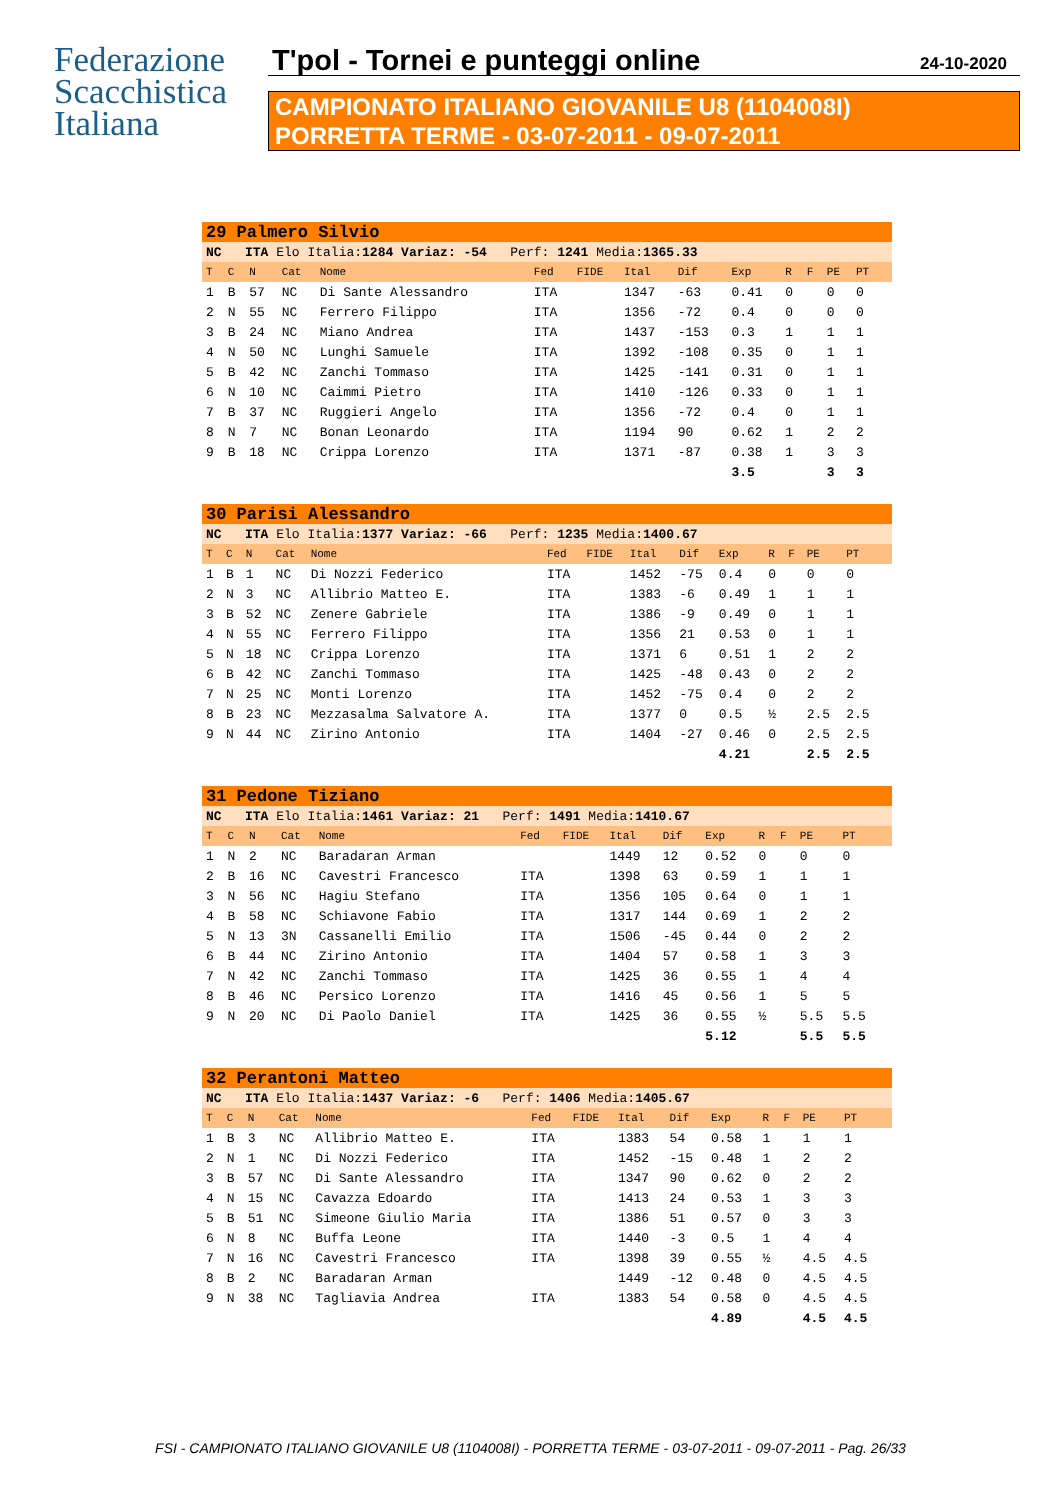Federazione
Scacchistica
Italiana
T'pol - Tornei e punteggi online
24-10-2020
CAMPIONATO ITALIANO GIOVANILE U8 (1104008I)
PORRETTA TERME - 03-07-2011 - 09-07-2011
| 29 Palmero Silvio | | | | | | | | | | | | | | |
| NC ITA Elo Italia: 1284 Variaz: -54 Perf: 1241 Media: 1365.33 | | | | | | | | | | | | | | |
| T | C | N | Cat | Nome | Fed | FIDE | Ital | Dif | Exp | R | F | PE | PT | |
| 1 | B | 57 | NC | Di Sante Alessandro | ITA | | 1347 | -63 | 0.41 | 0 | | 0 | 0 | |
| 2 | N | 55 | NC | Ferrero Filippo | ITA | | 1356 | -72 | 0.4 | 0 | | 0 | 0 | |
| 3 | B | 24 | NC | Miano Andrea | ITA | | 1437 | -153 | 0.3 | 1 | | 1 | 1 | |
| 4 | N | 50 | NC | Lunghi Samuele | ITA | | 1392 | -108 | 0.35 | 0 | | 1 | 1 | |
| 5 | B | 42 | NC | Zanchi Tommaso | ITA | | 1425 | -141 | 0.31 | 0 | | 1 | 1 | |
| 6 | N | 10 | NC | Caimmi Pietro | ITA | | 1410 | -126 | 0.33 | 0 | | 1 | 1 | |
| 7 | B | 37 | NC | Ruggieri Angelo | ITA | | 1356 | -72 | 0.4 | 0 | | 1 | 1 | |
| 8 | N | 7 | NC | Bonan Leonardo | ITA | | 1194 | 90 | 0.62 | 1 | | 2 | 2 | |
| 9 | B | 18 | NC | Crippa Lorenzo | ITA | | 1371 | -87 | 0.38 | 1 | | 3 | 3 | |
| | | | | | | | | | 3.5 | | | 3 | 3 | |
| 30 Parisi Alessandro | | | | | | | | | | | | | | |
| NC ITA Elo Italia: 1377 Variaz: -66 Perf: 1235 Media: 1400.67 | | | | | | | | | | | | | | |
| T | C | N | Cat | Nome | Fed | FIDE | Ital | Dif | Exp | R | F | PE | PT | |
| 1 | B | 1 | NC | Di Nozzi Federico | ITA | | 1452 | -75 | 0.4 | 0 | | 0 | 0 | |
| 2 | N | 3 | NC | Allibrio Matteo E. | ITA | | 1383 | -6 | 0.49 | 1 | | 1 | 1 | |
| 3 | B | 52 | NC | Zenere Gabriele | ITA | | 1386 | -9 | 0.49 | 0 | | 1 | 1 | |
| 4 | N | 55 | NC | Ferrero Filippo | ITA | | 1356 | 21 | 0.53 | 0 | | 1 | 1 | |
| 5 | N | 18 | NC | Crippa Lorenzo | ITA | | 1371 | 6 | 0.51 | 1 | | 2 | 2 | |
| 6 | B | 42 | NC | Zanchi Tommaso | ITA | | 1425 | -48 | 0.43 | 0 | | 2 | 2 | |
| 7 | N | 25 | NC | Monti Lorenzo | ITA | | 1452 | -75 | 0.4 | 0 | | 2 | 2 | |
| 8 | B | 23 | NC | Mezzasalma Salvatore A. | ITA | | 1377 | 0 | 0.5 | ½ | | 2.5 | 2.5 | |
| 9 | N | 44 | NC | Zirino Antonio | ITA | | 1404 | -27 | 0.46 | 0 | | 2.5 | 2.5 | |
| | | | | | | | | | 4.21 | | | 2.5 | 2.5 | |
| 31 Pedone Tiziano | | | | | | | | | | | | | | |
| NC ITA Elo Italia: 1461 Variaz: 21 Perf: 1491 Media: 1410.67 | | | | | | | | | | | | | | |
| T | C | N | Cat | Nome | Fed | FIDE | Ital | Dif | Exp | R | F | PE | PT | |
| 1 | N | 2 | NC | Baradaran Arman | | | 1449 | 12 | 0.52 | 0 | | 0 | 0 | |
| 2 | B | 16 | NC | Cavestri Francesco | ITA | | 1398 | 63 | 0.59 | 1 | | 1 | 1 | |
| 3 | N | 56 | NC | Hagiu Stefano | ITA | | 1356 | 105 | 0.64 | 0 | | 1 | 1 | |
| 4 | B | 58 | NC | Schiavone Fabio | ITA | | 1317 | 144 | 0.69 | 1 | | 2 | 2 | |
| 5 | N | 13 | 3N | Cassanelli Emilio | ITA | | 1506 | -45 | 0.44 | 0 | | 2 | 2 | |
| 6 | B | 44 | NC | Zirino Antonio | ITA | | 1404 | 57 | 0.58 | 1 | | 3 | 3 | |
| 7 | N | 42 | NC | Zanchi Tommaso | ITA | | 1425 | 36 | 0.55 | 1 | | 4 | 4 | |
| 8 | B | 46 | NC | Persico Lorenzo | ITA | | 1416 | 45 | 0.56 | 1 | | 5 | 5 | |
| 9 | N | 20 | NC | Di Paolo Daniel | ITA | | 1425 | 36 | 0.55 | ½ | | 5.5 | 5.5 | |
| | | | | | | | | | 5.12 | | | 5.5 | 5.5 | |
| 32 Perantoni Matteo | | | | | | | | | | | | | | |
| NC ITA Elo Italia: 1437 Variaz: -6 Perf: 1406 Media: 1405.67 | | | | | | | | | | | | | | |
| T | C | N | Cat | Nome | Fed | FIDE | Ital | Dif | Exp | R | F | PE | PT | |
| 1 | B | 3 | NC | Allibrio Matteo E. | ITA | | 1383 | 54 | 0.58 | 1 | | 1 | 1 | |
| 2 | N | 1 | NC | Di Nozzi Federico | ITA | | 1452 | -15 | 0.48 | 1 | | 2 | 2 | |
| 3 | B | 57 | NC | Di Sante Alessandro | ITA | | 1347 | 90 | 0.62 | 0 | | 2 | 2 | |
| 4 | N | 15 | NC | Cavazza Edoardo | ITA | | 1413 | 24 | 0.53 | 1 | | 3 | 3 | |
| 5 | B | 51 | NC | Simeone Giulio Maria | ITA | | 1386 | 51 | 0.57 | 0 | | 3 | 3 | |
| 6 | N | 8 | NC | Buffa Leone | ITA | | 1440 | -3 | 0.5 | 1 | | 4 | 4 | |
| 7 | N | 16 | NC | Cavestri Francesco | ITA | | 1398 | 39 | 0.55 | ½ | | 4.5 | 4.5 | |
| 8 | B | 2 | NC | Baradaran Arman | | | 1449 | -12 | 0.48 | 0 | | 4.5 | 4.5 | |
| 9 | N | 38 | NC | Tagliavia Andrea | ITA | | 1383 | 54 | 0.58 | 0 | | 4.5 | 4.5 | |
| | | | | | | | | | 4.89 | | | 4.5 | 4.5 | |
FSI - CAMPIONATO ITALIANO GIOVANILE U8 (1104008I) - PORRETTA TERME - 03-07-2011 - 09-07-2011 - Pag. 26/33